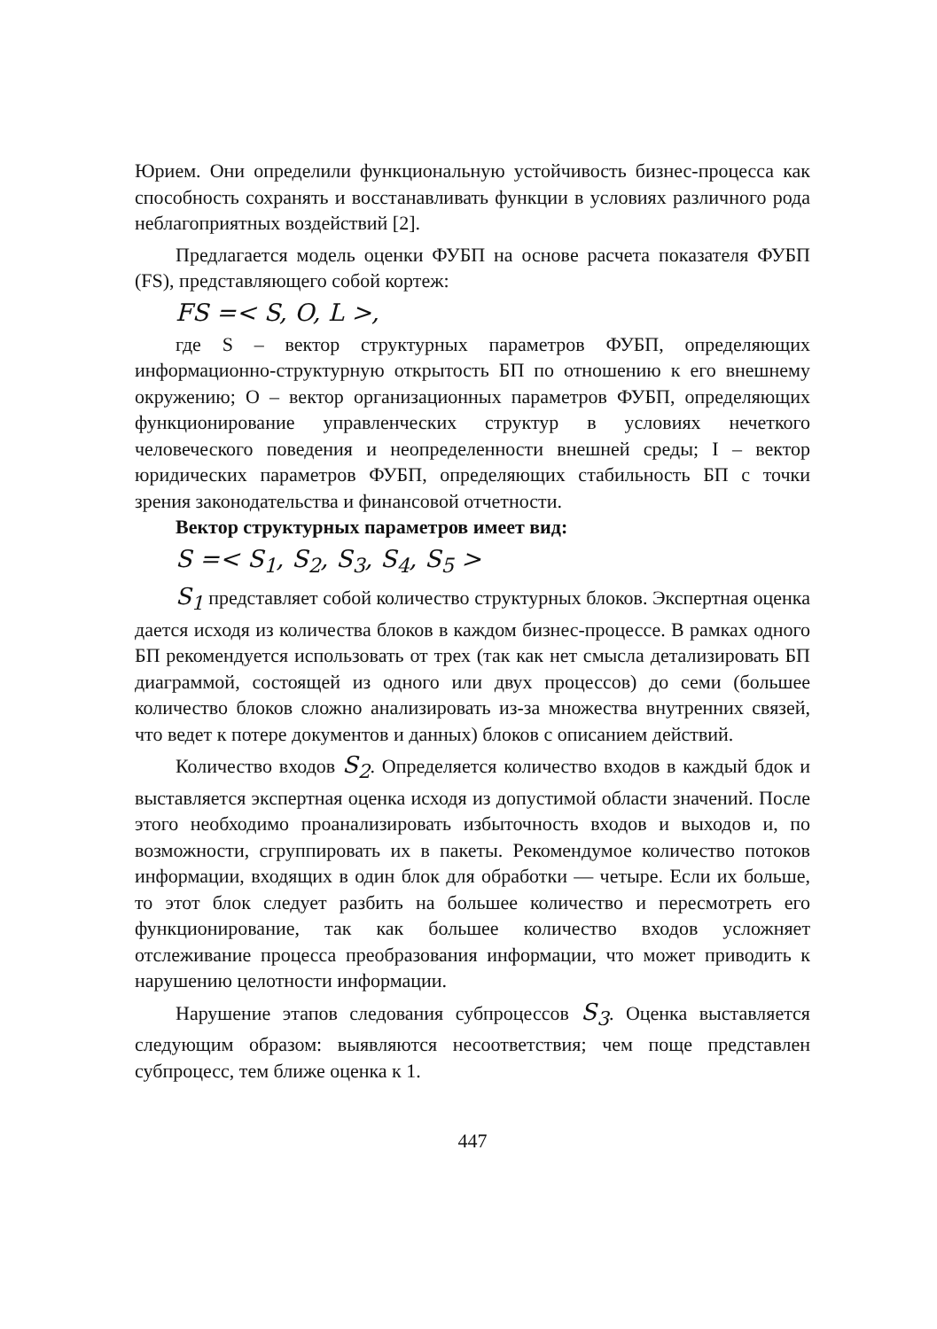Юрием. Они определили функциональную устойчивость бизнес-процесса как способность сохранять и восстанавливать функции в условиях различного рода неблагоприятных воздействий [2].
Предлагается модель оценки ФУБП на основе расчета показателя ФУБП (FS), представляющего собой кортеж:
FS =< S, O, L >,
где S – вектор структурных параметров ФУБП, определяющих информационно-структурную открытость БП по отношению к его внешнему окружению; O – вектор организационных параметров ФУБП, определяющих функционирование управленческих структур в условиях нечеткого человеческого поведения и неопределенности внешней среды; I – вектор юридических параметров ФУБП, определяющих стабильность БП с точки зрения законодательства и финансовой отчетности.
Вектор структурных параметров имеет вид:
S =< S<sub>1</sub>, S<sub>2</sub>, S<sub>3</sub>, S<sub>4</sub>, S<sub>5</sub> >
S<sub>1</sub> представляет собой количество структурных блоков. Экспертная оценка дается исходя из количества блоков в каждом бизнес-процессе. В рамках одного БП рекомендуется использовать от трех (так как нет смысла детализировать БП диаграммой, состоящей из одного или двух процессов) до семи (большее количество блоков сложно анализировать из-за множества внутренних связей, что ведет к потере документов и данных) блоков с описанием действий.
Количество входов S<sub>2</sub>. Определяется количество входов в каждый бдок и выставляется экспертная оценка исходя из допустимой области значений. После этого необходимо проанализировать избыточность входов и выходов и, по возможности, сгруппировать их в пакеты. Рекомендумое количество потоков информации, входящих в один блок для обработки — четыре. Если их больше, то этот блок следует разбить на большее количество и пересмотреть его функционирование, так как большее количество входов усложняет отслеживание процесса преобразования информации, что может приводить к нарушению целотности информации.
Нарушение этапов следования субпроцессов S<sub>3</sub>. Оценка выставляется следующим образом: выявляются несоответствия; чем поще представлен субпроцесс, тем ближе оценка к 1.
447